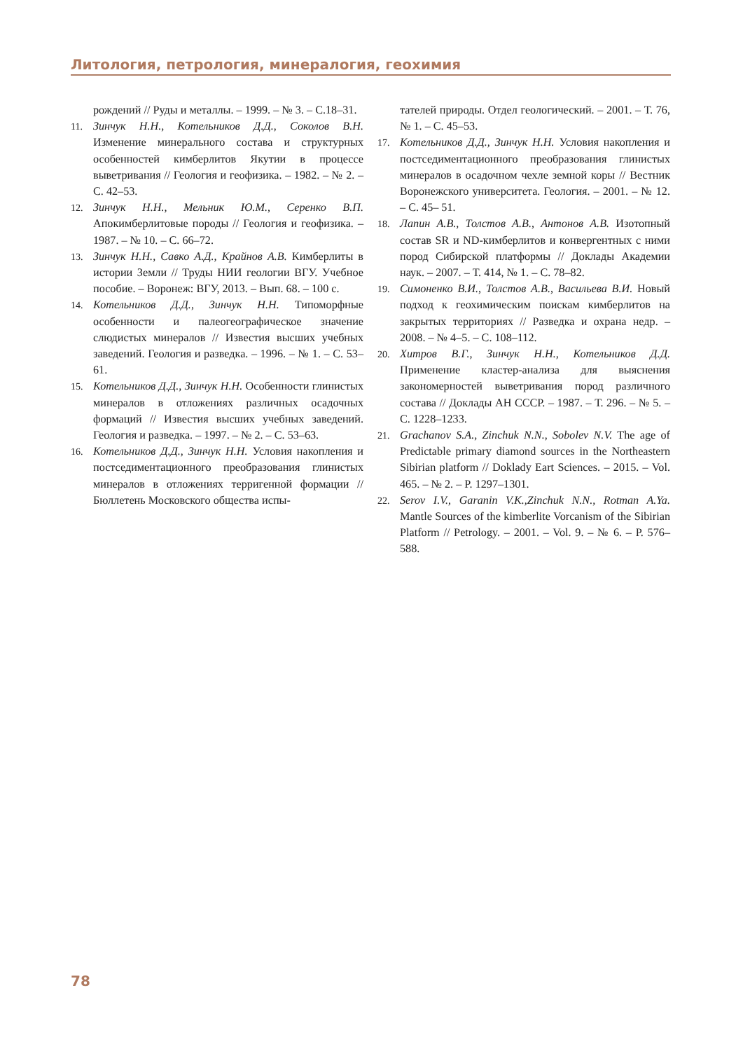Литология, петрология, минералогия, геохимия
рождений // Руды и металлы. – 1999. – № 3. – С.18–31.
11. Зинчук Н.Н., Котельников Д.Д., Соколов В.Н. Изменение минерального состава и структурных особенностей кимберлитов Якутии в процессе выветривания // Геология и геофизика. – 1982. – № 2. – С. 42–53.
12. Зинчук Н.Н., Мельник Ю.М., Серенко В.П. Апокимберлитовые породы // Геология и геофизика. – 1987. – № 10. – С. 66–72.
13. Зинчук Н.Н., Савко А.Д., Крайнов А.В. Кимберлиты в истории Земли // Труды НИИ геологии ВГУ. Учебное пособие. – Воронеж: ВГУ, 2013. – Вып. 68. – 100 с.
14. Котельников Д.Д., Зинчук Н.Н. Типоморфные особенности и палеогеографическое значение слюдистых минералов // Известия высших учебных заведений. Геология и разведка. – 1996. – № 1. – С. 53–61.
15. Котельников Д.Д., Зинчук Н.Н. Особенности глинистых минералов в отложениях различных осадочных формаций // Известия высших учебных заведений. Геология и разведка. – 1997. – № 2. – С. 53–63.
16. Котельников Д.Д., Зинчук Н.Н. Условия накопления и постседиментационного преобразования глинистых минералов в отложениях терригенной формации // Бюллетень Московского общества испы-
тателей природы. Отдел геологический. – 2001. – Т. 76, № 1. – С. 45–53.
17. Котельников Д.Д., Зинчук Н.Н. Условия накопления и постседиментационного преобразования глинистых минералов в осадочном чехле земной коры // Вестник Воронежского университета. Геология. – 2001. – № 12. – С. 45– 51.
18. Лапин А.В., Толстов А.В., Антонов А.В. Изотопный состав SR и ND-кимберлитов и конвергентных с ними пород Сибирской платформы // Доклады Академии наук. – 2007. – Т. 414, № 1. – С. 78–82.
19. Симоненко В.И., Толстов А.В., Васильева В.И. Новый подход к геохимическим поискам кимберлитов на закрытых территориях // Разведка и охрана недр. – 2008. – № 4–5. – С. 108–112.
20. Хитров В.Г., Зинчук Н.Н., Котельников Д.Д. Применение кластер-анализа для выяснения закономерностей выветривания пород различного состава // Доклады АН СССР. – 1987. – Т. 296. – № 5. – С. 1228–1233.
21. Grachanov S.A., Zinchuk N.N., Sobolev N.V. The age of Predictable primary diamond sources in the Northeastern Sibirian platform // Doklady Eart Sciences. – 2015. – Vol. 465. – № 2. – P. 1297–1301.
22. Serov I.V., Garanin V.K.,Zinchuk N.N., Rotman A.Ya. Mantle Sources of the kimberlite Vorcanism of the Sibirian Platform // Petrology. – 2001. – Vol. 9. – № 6. – P. 576–588.
78